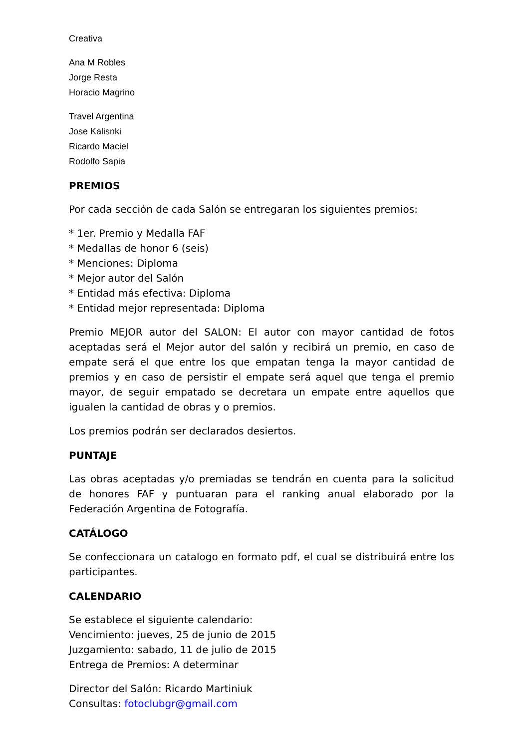Creativa
Ana M Robles
Jorge Resta
Horacio Magrino
Travel Argentina
Jose Kalisnki
Ricardo Maciel
Rodolfo Sapia
PREMIOS
Por cada sección de cada Salón se entregaran los siguientes premios:
* 1er. Premio y Medalla FAF
* Medallas de honor 6 (seis)
* Menciones: Diploma
* Mejor autor del Salón
* Entidad más efectiva: Diploma
* Entidad mejor representada: Diploma
Premio MEJOR autor del SALON: El autor con mayor cantidad de fotos aceptadas será el Mejor autor del salón y recibirá un premio, en caso de empate será el que entre los que empatan tenga la mayor cantidad de premios y en caso de persistir el empate será aquel que tenga el premio mayor, de seguir empatado se decretara un empate entre aquellos que igualen la cantidad de obras y o premios.
Los premios podrán ser declarados desiertos.
PUNTAJE
Las obras aceptadas y/o premiadas se tendrán en cuenta para la solicitud de honores FAF y puntuaran para el ranking anual elaborado por la Federación Argentina de Fotografía.
CATÁLOGO
Se confeccionara un catalogo en formato pdf, el cual se distribuirá entre los participantes.
CALENDARIO
Se establece el siguiente calendario:
Vencimiento: jueves, 25 de junio de 2015
Juzgamiento: sabado, 11 de julio de 2015
Entrega de Premios: A determinar
Director del Salón: Ricardo Martiniuk
Consultas: fotoclubgr@gmail.com